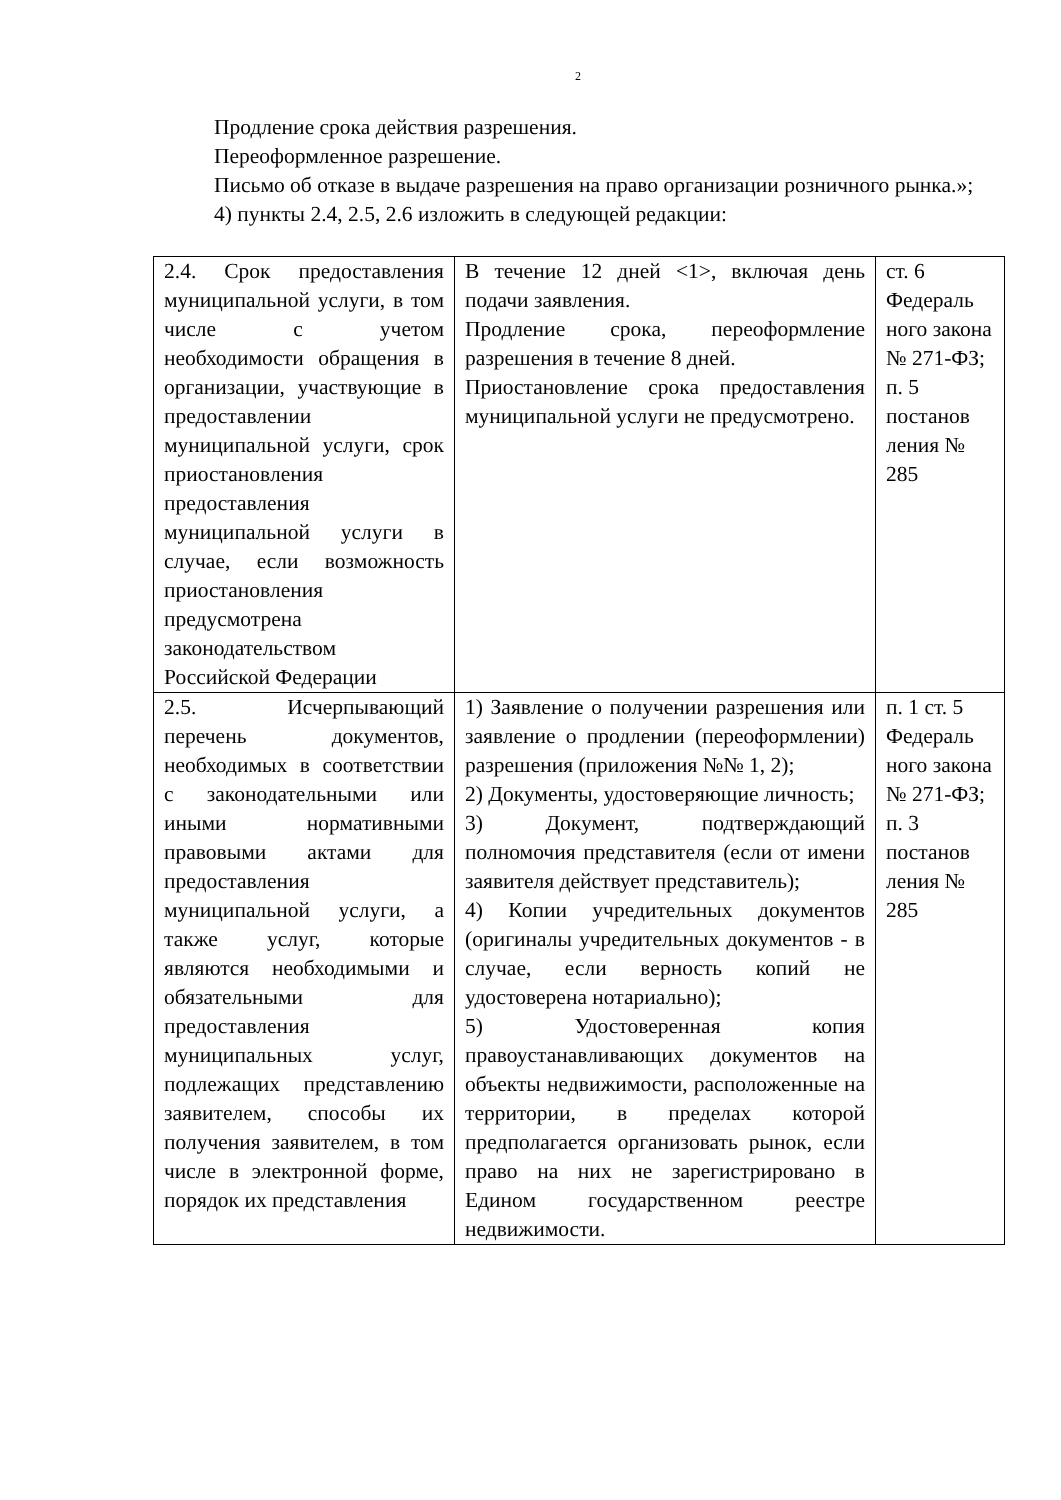2
Продление срока действия разрешения.
Переоформленное разрешение.
Письмо об отказе в выдаче разрешения на право организации розничного рынка.»;
4) пункты 2.4, 2.5, 2.6 изложить в следующей редакции:
| 2.4. Срок предоставления муниципальной услуги, в том числе с учетом необходимости обращения в организации, участвующие в предоставлении муниципальной услуги, срок приостановления предоставления муниципальной услуги в случае, если возможность приостановления предусмотрена законодательством Российской Федерации | В течение 12 дней <1>, включая день подачи заявления. Продление срока, переоформление разрешения в течение 8 дней. Приостановление срока предоставления муниципальной услуги не предусмотрено. | ст. 6 Федераль ного закона № 271-ФЗ; п. 5 постанов ления № 285 |
| 2.5. Исчерпывающий перечень документов, необходимых в соответствии с законодательными или иными нормативными правовыми актами для предоставления муниципальной услуги, а также услуг, которые являются необходимыми и обязательными для предоставления муниципальных услуг, подлежащих представлению заявителем, способы их получения заявителем, в том числе в электронной форме, порядок их представления | 1) Заявление о получении разрешения или заявление о продлении (переоформлении) разрешения (приложения №№ 1, 2); 2) Документы, удостоверяющие личность; 3) Документ, подтверждающий полномочия представителя (если от имени заявителя действует представитель); 4) Копии учредительных документов (оригиналы учредительных документов - в случае, если верность копий не удостоверена нотариально); 5) Удостоверенная копия правоустанавливающих документов на объекты недвижимости, расположенные на территории, в пределах которой предполагается организовать рынок, если право на них не зарегистрировано в Едином государственном реестре недвижимости. | п. 1 ст. 5 Федераль ного закона № 271-ФЗ; п. 3 постанов ления № 285 |